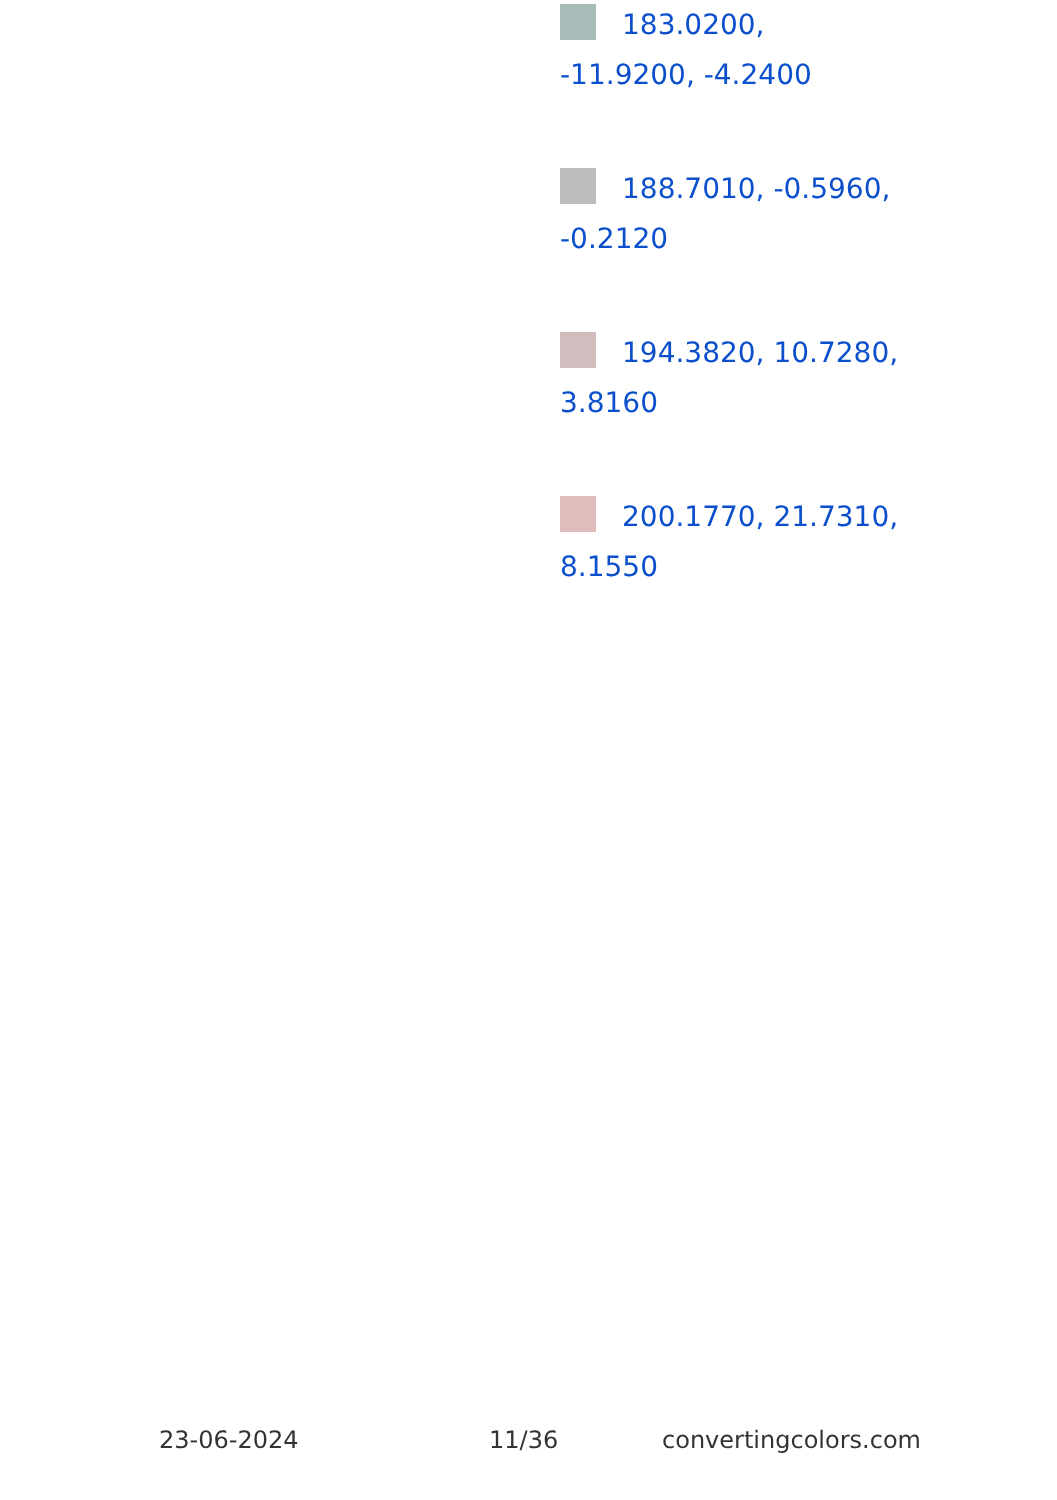183.0200, -11.9200, -4.2400
188.7010, -0.5960, -0.2120
194.3820, 10.7280, 3.8160
200.1770, 21.7310, 8.1550
23-06-2024 11/36 convertingcolors.com